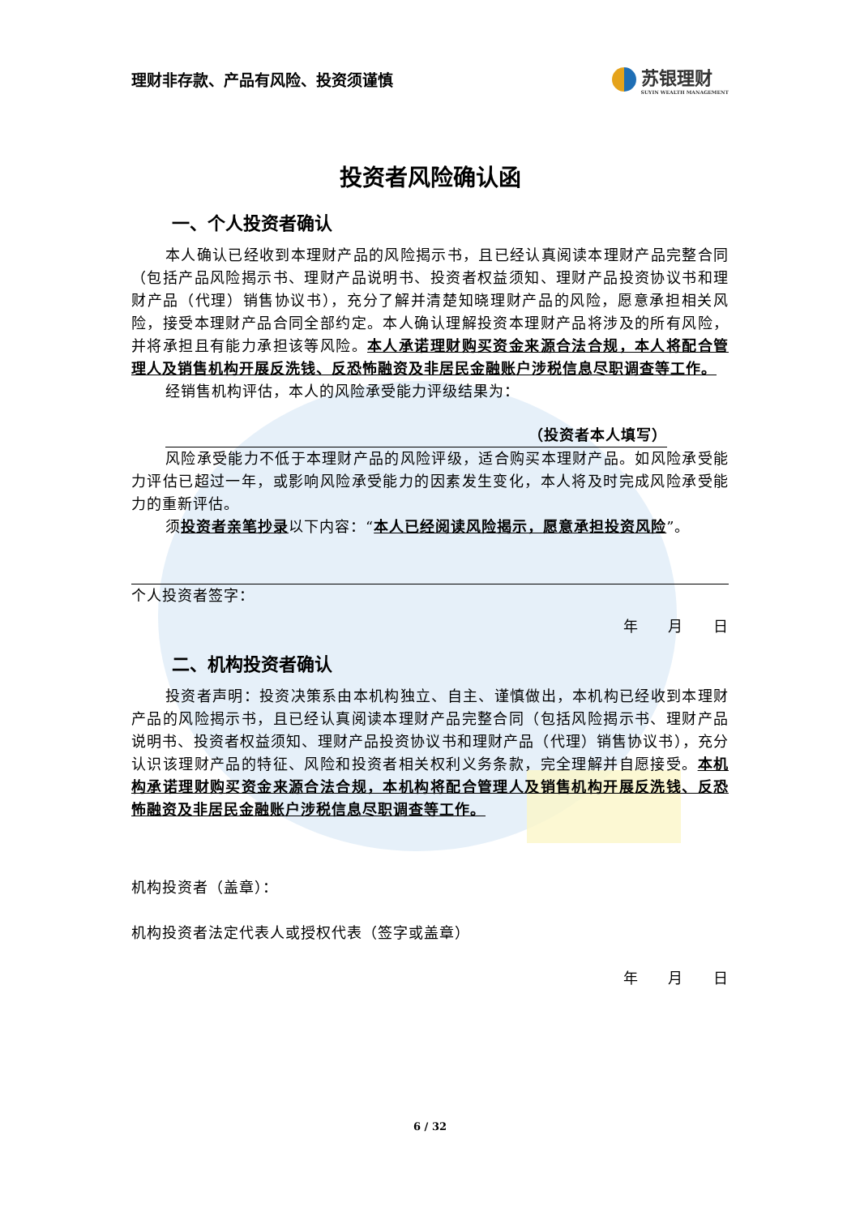理财非存款、产品有风险、投资须谨慎 苏银理财
SUYIN WEALTH MANAGEMENT
投资者风险确认函
一、个人投资者确认
本人确认已经收到本理财产品的风险揭示书，且已经认真阅读本理财产品完整合同（包括产品风险揭示书、理财产品说明书、投资者权益须知、理财产品投资协议书和理财产品（代理）销售协议书），充分了解并清楚知晓理财产品的风险，愿意承担相关风险，接受本理财产品合同全部约定。本人确认理解投资本理财产品将涉及的所有风险，并将承担且有能力承担该等风险。本人承诺理财购买资金来源合法合规，本人将配合管理人及销售机构开展反洗钱、反恐怖融资及非居民金融账户涉税信息尽职调查等工作。
经销售机构评估，本人的风险承受能力评级结果为：
（投资者本人填写）
风险承受能力不低于本理财产品的风险评级，适合购买本理财产品。如风险承受能力评估已超过一年，或影响风险承受能力的因素发生变化，本人将及时完成风险承受能力的重新评估。
须投资者亲笔抄录以下内容：“本人已经阅读风险揭示，愿意承担投资风险”。
个人投资者签字：
年 月 日
二、机构投资者确认
投资者声明：投资决策系由本机构独立、自主、谨慎做出，本机构已经收到本理财产品的风险揭示书，且已经认真阅读本理财产品完整合同（包括风险揭示书、理财产品说明书、投资者权益须知、理财产品投资协议书和理财产品（代理）销售协议书），充分认识该理财产品的特征、风险和投资者相关权利义务条款，完全理解并自愿接受。本机构承诺理财购买资金来源合法合规，本机构将配合管理人及销售机构开展反洗钱、反恐怖融资及非居民金融账户涉税信息尽职调查等工作。
机构投资者（盖章）：
机构投资者法定代表人或授权代表（签字或盖章）
年 月 日
6 / 32